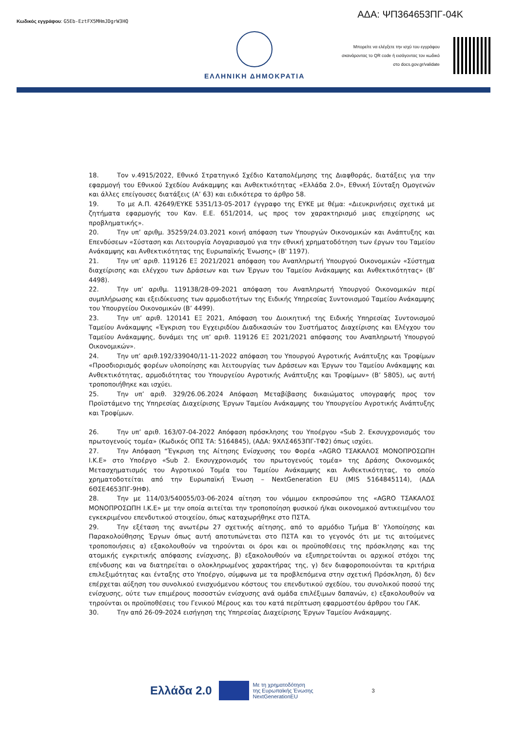Κωδικός εγγράφου: G5Eb-EztFX5MHmJDgrW3HQ
ΑΔΑ: ΨΠ364653ΠΓ-04Κ
ΕΛΛΗΝΙΚΗ ΔΗΜΟΚΡΑΤΙΑ
Μπορείτε να ελέγξετε την ισχύ του εγγράφου
σκανάροντας το QR code ή εισάγοντας τον κωδικό
στο docs.gov.gr/validate
18. Τον ν.4915/2022, Εθνικό Στρατηγικό Σχέδιο Καταπολέμησης της Διαφθοράς, διατάξεις για την εφαρμογή του Εθνικού Σχεδίου Ανάκαμψης και Ανθεκτικότητας «Ελλάδα 2.0», Εθνική Σύνταξη Ομογενών και άλλες επείγουσες διατάξεις (Α’ 63) και ειδικότερα το άρθρο 58.
19. Το με Α.Π. 42649/ΕΥΚΕ 5351/13-05-2017 έγγραφο της ΕΥΚΕ με θέμα: «Διευκρινήσεις σχετικά με ζητήματα εφαρμογής του Καν. Ε.Ε. 651/2014, ως προς τον χαρακτηρισμό μιας επιχείρησης ως προβληματικής».
20. Την υπ’ αριθμ. 35259/24.03.2021 κοινή απόφαση των Υπουργών Οικονομικών και Ανάπτυξης και Επενδύσεων «Σύσταση και Λειτουργία Λογαριασμού για την εθνική χρηματοδότηση των έργων του Ταμείου Ανάκαμψης και Ανθεκτικότητας της Ευρωπαϊκής Ένωσης» (Β' 1197).
21. Την υπ’ αριθ. 119126 ΕΞ 2021/2021 απόφαση του Αναπληρωτή Υπουργού Οικονομικών «Σύστημα διαχείρισης και ελέγχου των Δράσεων και των Έργων του Ταμείου Ανάκαμψης και Ανθεκτικότητας» (Β’ 4498).
22. Την υπ’ αριθμ. 119138/28-09-2021 απόφαση του Αναπληρωτή Υπουργού Οικονομικών περί συμπλήρωσης και εξειδίκευσης των αρμοδιοτήτων της Ειδικής Υπηρεσίας Συντονισμού Ταμείου Ανάκαμψης του Υπουργείου Οικονομικών (Β’ 4499).
23. Την υπ’ αριθ. 120141 ΕΞ 2021, Απόφαση του Διοικητική της Ειδικής Υπηρεσίας Συντονισμού Ταμείου Ανάκαμψης «Έγκριση του Εγχειριδίου Διαδικασιών του Συστήματος Διαχείρισης και Ελέγχου του Ταμείου Ανάκαμψης, δυνάμει της υπ’ αριθ. 119126 ΕΞ 2021/2021 απόφασης του Αναπληρωτή Υπουργού Οικονομικών».
24. Την υπ’ αριθ.192/339040/11-11-2022 απόφαση του Υπουργού Αγροτικής Ανάπτυξης και Τροφίμων «Προσδιορισμός φορέων υλοποίησης και λειτουργίας των Δράσεων και Έργων του Ταμείου Ανάκαμψης και Ανθεκτικότητας, αρμοδιότητας του Υπουργείου Αγροτικής Ανάπτυξης και Τροφίμων» (Β’ 5805), ως αυτή τροποποιήθηκε και ισχύει.
25. Την υπ’ αριθ. 329/26.06.2024 Απόφαση Μεταβίβασης δικαιώματος υπογραφής προς τον Προϊστάμενο της Υπηρεσίας Διαχείρισης Έργων Ταμείου Ανάκαμψης του Υπουργείου Αγροτικής Ανάπτυξης και Τροφίμων.
26. Την υπ’ αριθ. 163/07-04-2022 Απόφαση πρόσκλησης του Υποέργου «Sub 2. Εκσυγχρονισμός του πρωτογενούς τομέα» (Κωδικός ΟΠΣ ΤΑ: 5164845), (ΑΔΑ: 9ΧΛΣ4653ΠΓ-ΤΦ2) όπως ισχύει.
27. Την Απόφαση “Έγκριση της Αίτησης Ενίσχυσης του Φορέα «AGRO ΤΣΑΚΑΛΟΣ ΜΟΝΟΠΡΟΣΩΠΗ Ι.Κ.Ε» στο Υποέργο «Sub 2. Εκσυγχρονισμός του πρωτογενούς τομέα» της Δράσης Οικονομικός Μετασχηματισμός του Αγροτικού Τομέα του Ταμείου Ανάκαμψης και Ανθεκτικότητας, το οποίο χρηματοδοτείται από την Ευρωπαϊκή Ένωση – NextGeneration EU (MIS 5164845114), (ΑΔΑ 6ΘΣΕ4653ΠΓ-9ΗΦ).
28. Την με 114/03/540055/03-06-2024 αίτηση του νόμιμου εκπροσώπου της «AGRO ΤΣΑΚΑΛΟΣ ΜΟΝΟΠΡΟΣΩΠΗ Ι.Κ.Ε» με την οποία αιτείται την τροποποίηση φυσικού ή/και οικονομικού αντικειμένου του εγκεκριμένου επενδυτικού στοιχείου, όπως καταχωρήθηκε στο ΠΣΤΑ.
29. Την εξέταση της ανωτέρω 27 σχετικής αίτησης, από το αρμόδιο Τμήμα Β’ Υλοποίησης και Παρακολούθησης Έργων όπως αυτή αποτυπώνεται στο ΠΣΤΑ και το γεγονός ότι με τις αιτούμενες τροποποιήσεις α) εξακολουθούν να τηρούνται οι όροι και οι προϋποθέσεις της πρόσκλησης και της ατομικής εγκριτικής απόφασης ενίσχυσης, β) εξακολουθούν να εξυπηρετούνται οι αρχικοί στόχοι της επένδυσης και να διατηρείται ο ολοκληρωμένος χαρακτήρας της, γ) δεν διαφοροποιούνται τα κριτήρια επιλεξιμότητας και ένταξης στο Υποέργο, σύμφωνα με τα προβλεπόμενα στην σχετική Πρόσκληση, δ) δεν επέρχεται αύξηση του συνολικού ενισχυόμενου κόστους του επενδυτικού σχεδίου, του συνολικού ποσού της ενίσχυσης, ούτε των επιμέρους ποσοστών ενίσχυσης ανά ομάδα επιλέξιμων δαπανών, ε) εξακολουθούν να τηρούνται οι προϋποθέσεις του Γενικού Μέρους και του κατά περίπτωση εφαρμοστέου άρθρου του ΓΑΚ.
30. Την από 26-09-2024 εισήγηση της Υπηρεσίας Διαχείρισης Έργων Ταμείου Ανάκαμψης.
Ελλάδα 2.0
Με τη χρηματοδότηση
της Ευρωπαϊκής Ένωσης
NextGenerationEU
3